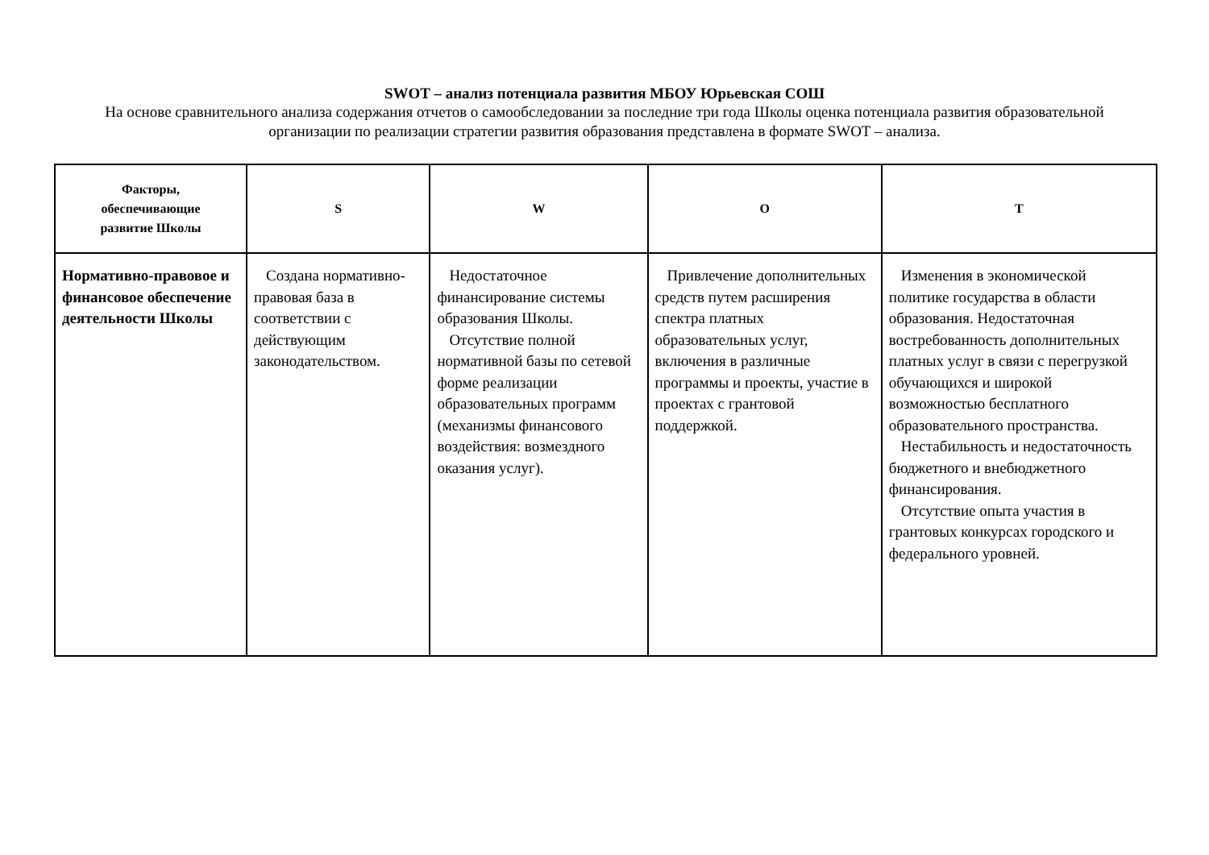SWOT – анализ потенциала развития МБОУ Юрьевская СОШ
На основе сравнительного анализа содержания отчетов о самообследовании за последние три года Школы оценка потенциала развития образовательной организации по реализации стратегии развития образования представлена в формате SWOT – анализа.
| Факторы, обеспечивающие развитие Школы | S | W | O | T |
| --- | --- | --- | --- | --- |
| Нормативно-правовое и финансовое обеспечение деятельности Школы | Создана нормативно-правовая база в соответствии с действующим законодательством. | Недостаточное финансирование системы образования Школы. Отсутствие полной нормативной базы по сетевой форме реализации образовательных программ (механизмы финансового воздействия: возмездного оказания услуг). | Привлечение дополнительных средств путем расширения спектра платных образовательных услуг, включения в различные программы и проекты, участие в проектах с грантовой поддержкой. | Изменения в экономической политике государства в области образования. Недостаточная востребованность дополнительных платных услуг в связи с перегрузкой обучающихся и широкой возможностью бесплатного образовательного пространства. Нестабильность и недостаточность бюджетного и внебюджетного финансирования. Отсутствие опыта участия в грантовых конкурсах городского и федерального уровней. |